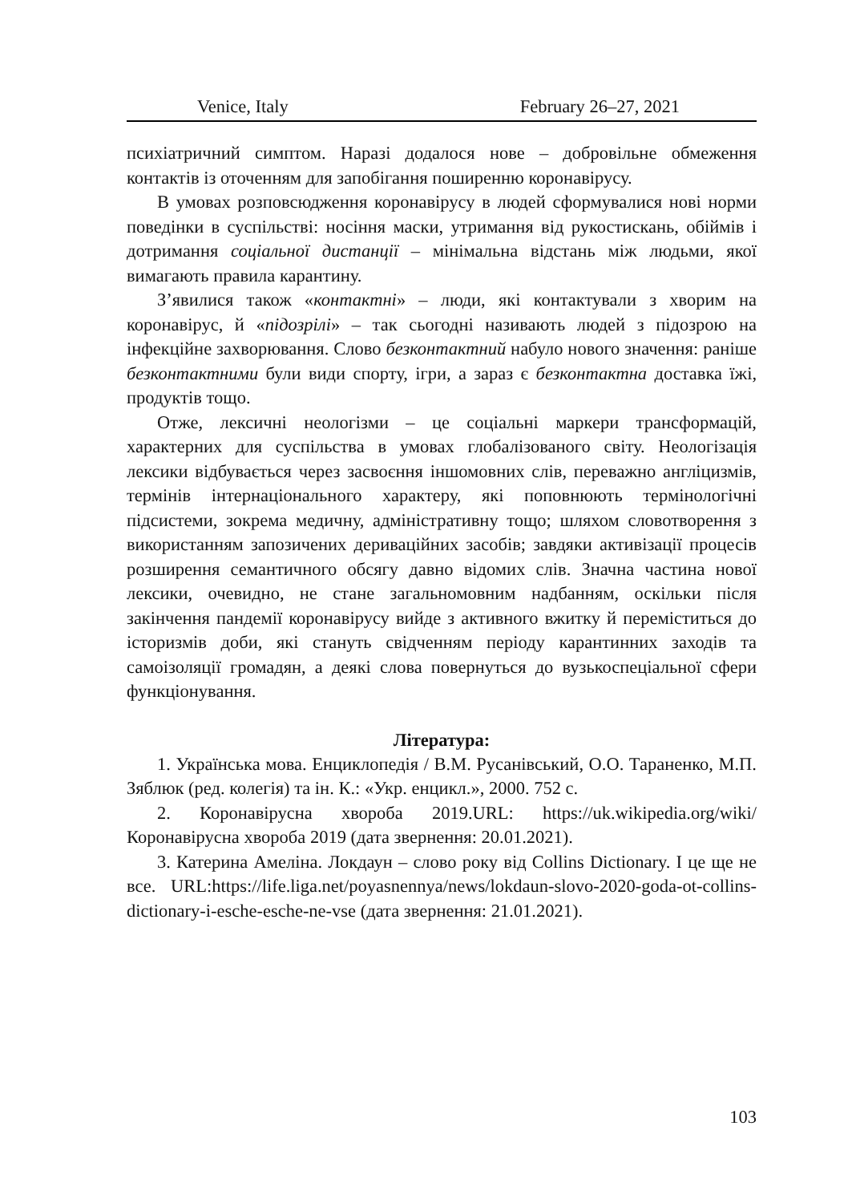Venice, Italy February 26–27, 2021
психіатричний симптом. Наразі додалося нове – добровільне обмеження контактів із оточенням для запобігання поширенню коронавірусу.
В умовах розповсюдження коронавірусу в людей сформувалися нові норми поведінки в суспільстві: носіння маски, утримання від рукостискань, обіймів і дотримання соціальної дистанції – мінімальна відстань між людьми, якої вимагають правила карантину.
З’явилися також «контактні» – люди, які контактували з хворим на коронавірус, й «підозрілі» – так сьогодні називають людей з підозрою на інфекційне захворювання. Слово безконтактний набуло нового значення: раніше безконтактними були види спорту, ігри, а зараз є безконтактна доставка їжі, продуктів тощо.
Отже, лексичні неологізми – це соціальні маркери трансформацій, характерних для суспільства в умовах глобалізованого світу. Неологізація лексики відбувається через засвоєння іншомовних слів, переважно англіцизмів, термінів інтернаціонального характеру, які поповнюють термінологічні підсистеми, зокрема медичну, адміністративну тощо; шляхом словотворення з використанням запозичених деривацiйних засобів; завдяки активізації процесів розширення семантичного обсягу давно відомих слів. Значна частина нової лексики, очевидно, не стане загальномовним надбанням, оскільки після закінчення пандемії коронавірусу вийде з активного вжитку й переміститься до історизмів доби, які стануть свідченням періоду карантинних заходів та самоізоляції громадян, а деякі слова повернуться до вузькоспеціальної сфери функціонування.
Література:
1. Українська мова. Енциклопедія / В.М. Русанівський, О.О. Тараненко, М.П. Зяблюк (ред. колегія) та ін. К.: «Укр. енцикл.», 2000. 752 с.
2. Коронавірусна хвороба 2019.URL: https://uk.wikipedia.org/wiki/ Коронавірусна хвороба 2019 (дата звернення: 20.01.2021).
3. Катерина Амеліна. Локдаун – слово року від Collins Dictionary. І це ще не все. URL:https://life.liga.net/poyasnennya/news/lokdaun-slovo-2020-goda-ot-collins-dictionary-i-esche-esche-ne-vse (дата звернення: 21.01.2021).
103